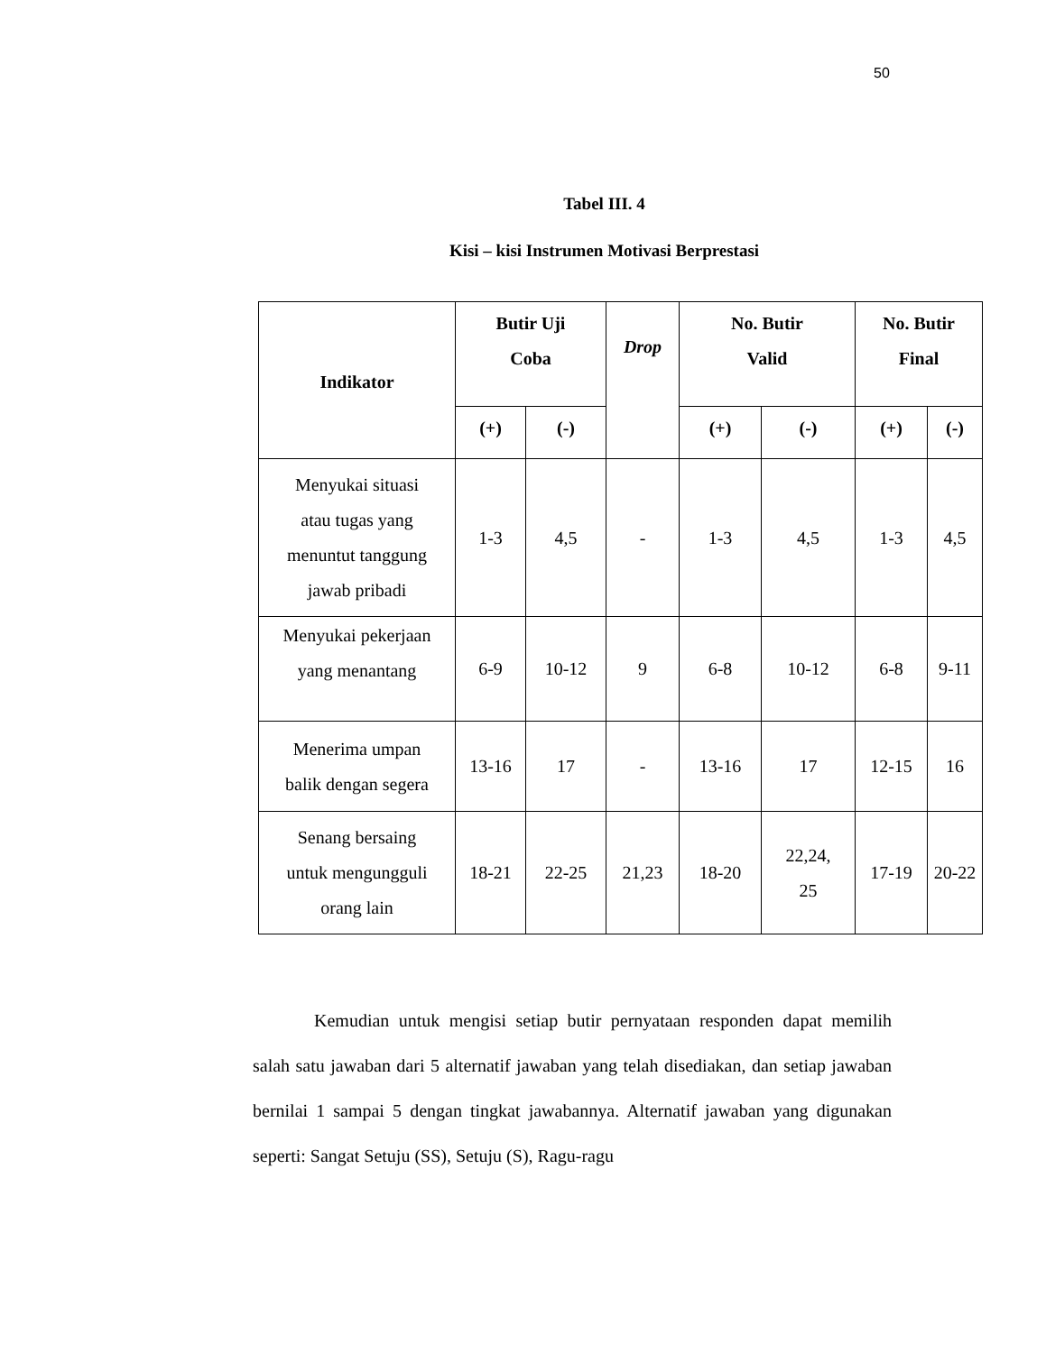50
Tabel III. 4
Kisi – kisi Instrumen Motivasi Berprestasi
| Indikator | Butir Uji Coba | | Drop | No. Butir Valid | | No. Butir Final | |
| --- | --- | --- | --- | --- | --- | --- | --- |
| | (+) | (-) | | (+) | (-) | (+) | (-) |
| Menyukai situasi atau tugas yang menuntut tanggung jawab pribadi | 1-3 | 4,5 | - | 1-3 | 4,5 | 1-3 | 4,5 |
| Menyukai pekerjaan yang menantang | 6-9 | 10-12 | 9 | 6-8 | 10-12 | 6-8 | 9-11 |
| Menerima umpan balik dengan segera | 13-16 | 17 | - | 13-16 | 17 | 12-15 | 16 |
| Senang bersaing untuk mengungguli orang lain | 18-21 | 22-25 | 21,23 | 18-20 | 22,24, 25 | 17-19 | 20-22 |
Kemudian untuk mengisi setiap butir pernyataan responden dapat memilih salah satu jawaban dari 5 alternatif jawaban yang telah disediakan, dan setiap jawaban bernilai 1 sampai 5 dengan tingkat jawabannya. Alternatif jawaban yang digunakan seperti: Sangat Setuju (SS), Setuju (S), Ragu-ragu